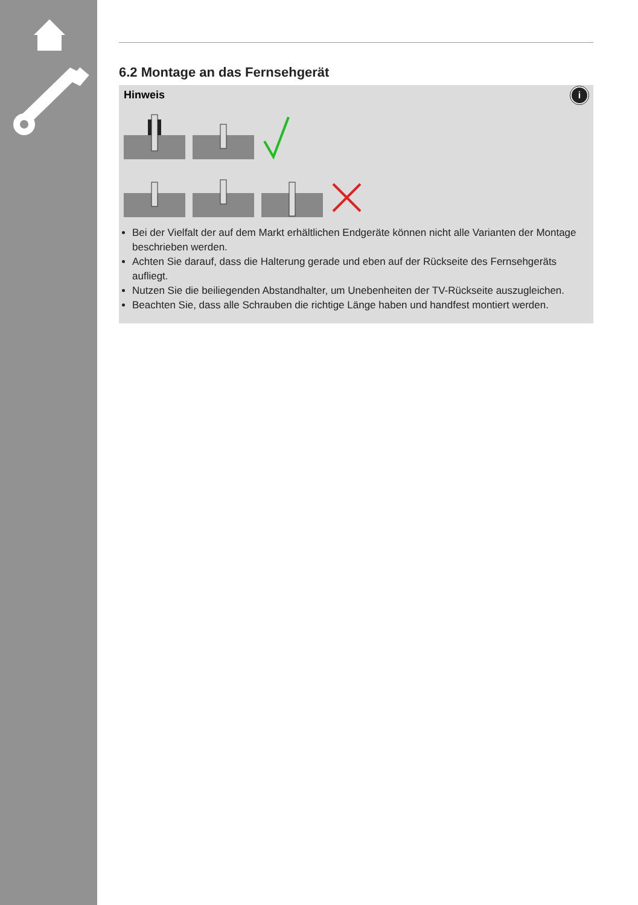6.2 Montage an das Fernsehgerät
Hinweis
i
Bei der Vielfalt der auf dem Markt erhältlichen Endgeräte können nicht alle Varianten der Montage beschrieben werden.
Achten Sie darauf, dass die Halterung gerade und eben auf der Rückseite des Fernsehgeräts aufliegt.
Nutzen Sie die beiliegenden Abstandhalter, um Unebenheiten der TV-Rückseite auszugleichen.
Beachten Sie, dass alle Schrauben die richtige Länge haben und handfest montiert werden.